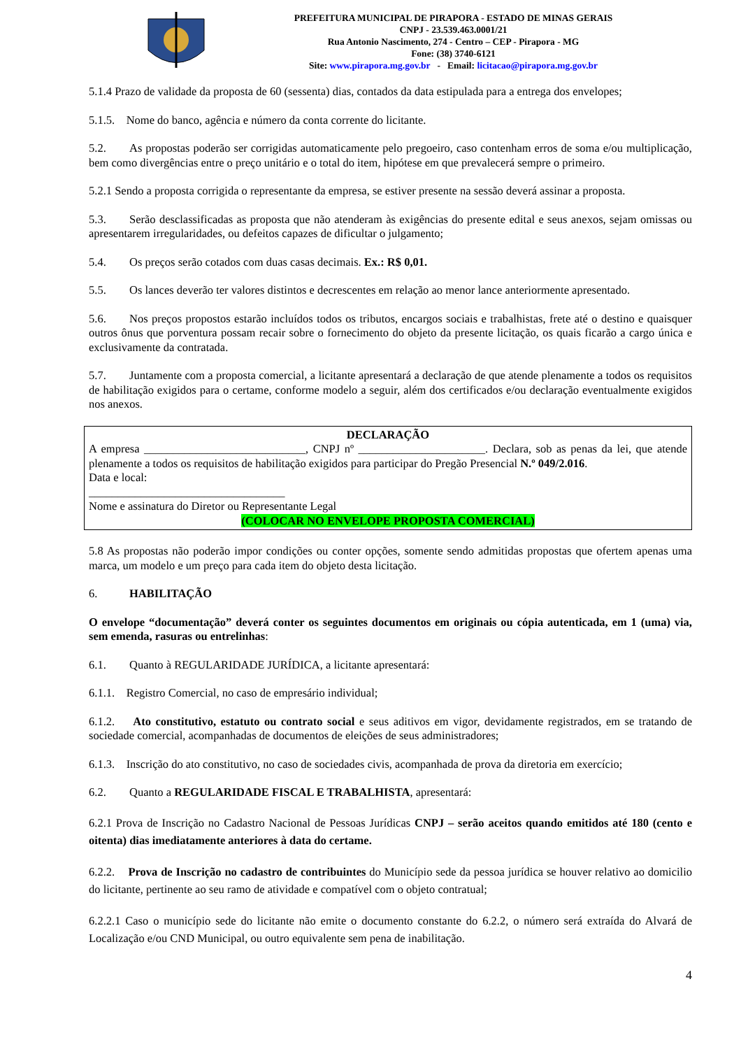PREFEITURA MUNICIPAL DE PIRAPORA - ESTADO DE MINAS GERAIS
CNPJ - 23.539.463.0001/21
Rua Antonio Nascimento, 274 - Centro – CEP - Pirapora - MG
Fone: (38) 3740-6121
Site: www.pirapora.mg.gov.br - Email: licitacao@pirapora.mg.gov.br
5.1.4 Prazo de validade da proposta de 60 (sessenta) dias, contados da data estipulada para a entrega dos envelopes;
5.1.5. Nome do banco, agência e número da conta corrente do licitante.
5.2. As propostas poderão ser corrigidas automaticamente pelo pregoeiro, caso contenham erros de soma e/ou multiplicação, bem como divergências entre o preço unitário e o total do item, hipótese em que prevalecerá sempre o primeiro.
5.2.1 Sendo a proposta corrigida o representante da empresa, se estiver presente na sessão deverá assinar a proposta.
5.3. Serão desclassificadas as proposta que não atenderam às exigências do presente edital e seus anexos, sejam omissas ou apresentarem irregularidades, ou defeitos capazes de dificultar o julgamento;
5.4. Os preços serão cotados com duas casas decimais. Ex.: R$ 0,01.
5.5. Os lances deverão ter valores distintos e decrescentes em relação ao menor lance anteriormente apresentado.
5.6. Nos preços propostos estarão incluídos todos os tributos, encargos sociais e trabalhistas, frete até o destino e quaisquer outros ônus que porventura possam recair sobre o fornecimento do objeto da presente licitação, os quais ficarão a cargo única e exclusivamente da contratada.
5.7. Juntamente com a proposta comercial, a licitante apresentará a declaração de que atende plenamente a todos os requisitos de habilitação exigidos para o certame, conforme modelo a seguir, além dos certificados e/ou declaração eventualmente exigidos nos anexos.
DECLARAÇÃO
A empresa ____________________________, CNPJ nº ______________________. Declara, sob as penas da lei, que atende plenamente a todos os requisitos de habilitação exigidos para participar do Pregão Presencial N.º 049/2.016.
Data e local:
__________________________________
Nome e assinatura do Diretor ou Representante Legal
(COLOCAR NO ENVELOPE PROPOSTA COMERCIAL)
5.8 As propostas não poderão impor condições ou conter opções, somente sendo admitidas propostas que ofertem apenas uma marca, um modelo e um preço para cada item do objeto desta licitação.
6. HABILITAÇÃO
O envelope “documentação” deverá conter os seguintes documentos em originais ou cópia autenticada, em 1 (uma) via, sem emenda, rasuras ou entrelinhas:
6.1. Quanto à REGULARIDADE JURÍDICA, a licitante apresentará:
6.1.1. Registro Comercial, no caso de empresário individual;
6.1.2. Ato constitutivo, estatuto ou contrato social e seus aditivos em vigor, devidamente registrados, em se tratando de sociedade comercial, acompanhadas de documentos de eleições de seus administradores;
6.1.3. Inscrição do ato constitutivo, no caso de sociedades civis, acompanhada de prova da diretoria em exercício;
6.2. Quanto a REGULARIDADE FISCAL E TRABALHISTA, apresentará:
6.2.1 Prova de Inscrição no Cadastro Nacional de Pessoas Jurídicas CNPJ – serão aceitos quando emitidos até 180 (cento e oitenta) dias imediatamente anteriores à data do certame.
6.2.2. Prova de Inscrição no cadastro de contribuintes do Município sede da pessoa jurídica se houver relativo ao domicilio do licitante, pertinente ao seu ramo de atividade e compatível com o objeto contratual;
6.2.2.1 Caso o município sede do licitante não emite o documento constante do 6.2.2, o número será extraída do Alvará de Localização e/ou CND Municipal, ou outro equivalente sem pena de inabilitação.
4